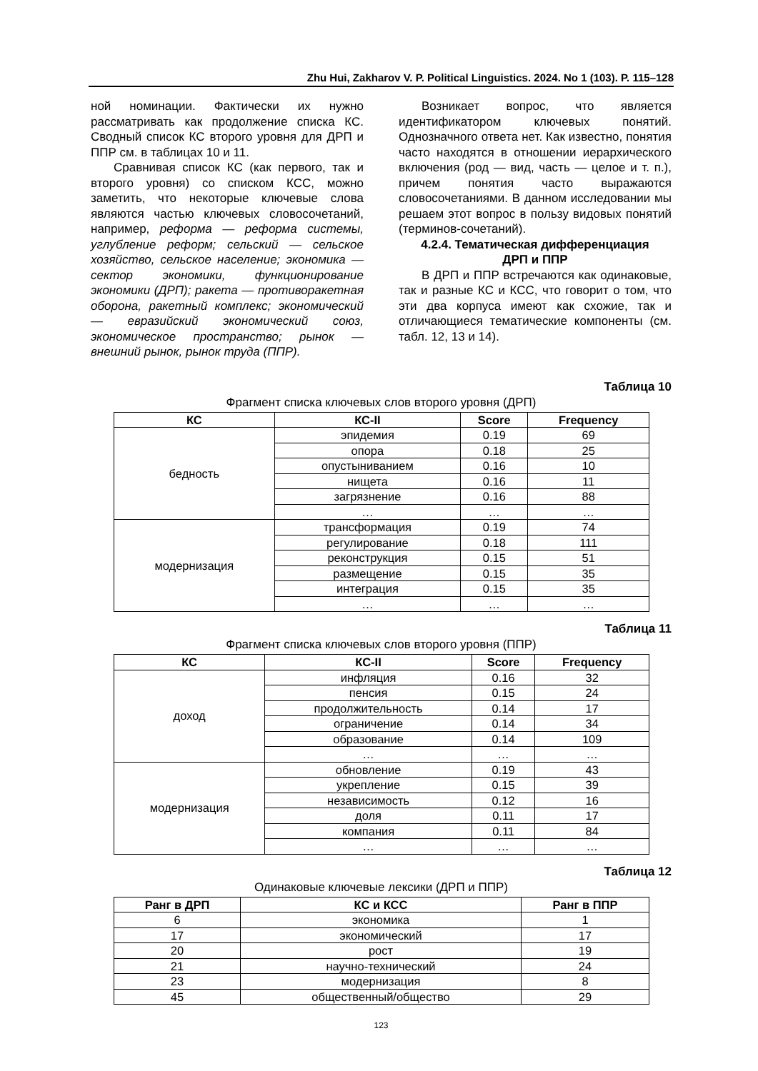Zhu Hui, Zakharov V. P. Political Linguistics. 2024. No 1 (103). P. 115–128
ной номинации. Фактически их нужно рассматривать как продолжение списка КС. Сводный список КС второго уровня для ДРП и ППР см. в таблицах 10 и 11.
Сравнивая список КС (как первого, так и второго уровня) со списком КСС, можно заметить, что некоторые ключевые слова являются частью ключевых словосочетаний, например, реформа — реформа системы, углубление реформ; сельский — сельское хозяйство, сельское население; экономика — сектор экономики, функционирование экономики (ДРП); ракета — противоракетная оборона, ракетный комплекс; экономический — евразийский экономический союз, экономическое пространство; рынок — внешний рынок, рынок труда (ППР).
Возникает вопрос, что является идентификатором ключевых понятий. Однозначного ответа нет. Как известно, понятия часто находятся в отношении иерархического включения (род — вид, часть — целое и т. п.), причем понятия часто выражаются словосочетаниями. В данном исследовании мы решаем этот вопрос в пользу видовых понятий (терминов-сочетаний).
4.2.4. Тематическая дифференциация
ДРП и ППР
В ДРП и ППР встречаются как одинаковые, так и разные КС и КСС, что говорит о том, что эти два корпуса имеют как схожие, так и отличающиеся тематические компоненты (см. табл. 12, 13 и 14).
Таблица 10
Фрагмент списка ключевых слов второго уровня (ДРП)
| КС | КС-II | Score | Frequency |
| --- | --- | --- | --- |
| бедность | эпидемия | 0.19 | 69 |
| | опора | 0.18 | 25 |
| | опустыниванием | 0.16 | 10 |
| | нищета | 0.16 | 11 |
| | загрязнение | 0.16 | 88 |
| | … | … | … |
| модернизация | трансформация | 0.19 | 74 |
| | регулирование | 0.18 | 111 |
| | реконструкция | 0.15 | 51 |
| | размещение | 0.15 | 35 |
| | интеграция | 0.15 | 35 |
| | … | … | … |
Таблица 11
Фрагмент списка ключевых слов второго уровня (ППР)
| КС | КС-II | Score | Frequency |
| --- | --- | --- | --- |
| доход | инфляция | 0.16 | 32 |
| | пенсия | 0.15 | 24 |
| | продолжительность | 0.14 | 17 |
| | ограничение | 0.14 | 34 |
| | образование | 0.14 | 109 |
| | … | … | … |
| модернизация | обновление | 0.19 | 43 |
| | укрепление | 0.15 | 39 |
| | независимость | 0.12 | 16 |
| | доля | 0.11 | 17 |
| | компания | 0.11 | 84 |
| | … | … | … |
Таблица 12
Одинаковые ключевые лексики (ДРП и ППР)
| Ранг в ДРП | КС и КСС | Ранг в ППР |
| --- | --- | --- |
| 6 | экономика | 1 |
| 17 | экономический | 17 |
| 20 | рост | 19 |
| 21 | научно-технический | 24 |
| 23 | модернизация | 8 |
| 45 | общественный/общество | 29 |
123